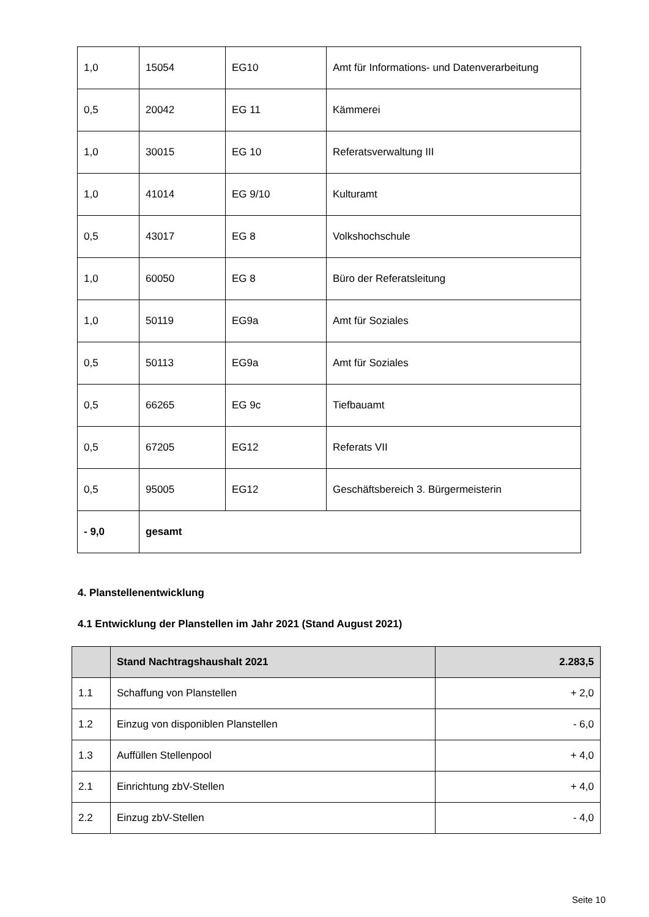| 1,0 | 15054 | EG10 | Amt für Informations- und Datenverarbeitung |
| 0,5 | 20042 | EG 11 | Kämmerei |
| 1,0 | 30015 | EG 10 | Referatsverwaltung III |
| 1,0 | 41014 | EG 9/10 | Kulturamt |
| 0,5 | 43017 | EG 8 | Volkshochschule |
| 1,0 | 60050 | EG 8 | Büro der Referatsleitung |
| 1,0 | 50119 | EG9a | Amt für Soziales |
| 0,5 | 50113 | EG9a | Amt für Soziales |
| 0,5 | 66265 | EG 9c | Tiefbauamt |
| 0,5 | 67205 | EG12 | Referats VII |
| 0,5 | 95005 | EG12 | Geschäftsbereich 3. Bürgermeisterin |
| - 9,0 | gesamt | | |
4. Planstellenentwicklung
4.1 Entwicklung der Planstellen im Jahr 2021 (Stand August 2021)
| | Stand Nachtragshaushalt 2021 | 2.283,5 |
| --- | --- | --- |
| 1.1 | Schaffung von Planstellen | + 2,0 |
| 1.2 | Einzug von disponiblen Planstellen | - 6,0 |
| 1.3 | Auffüllen Stellenpool | + 4,0 |
| 2.1 | Einrichtung zbV-Stellen | + 4,0 |
| 2.2 | Einzug zbV-Stellen | - 4,0 |
Seite 10